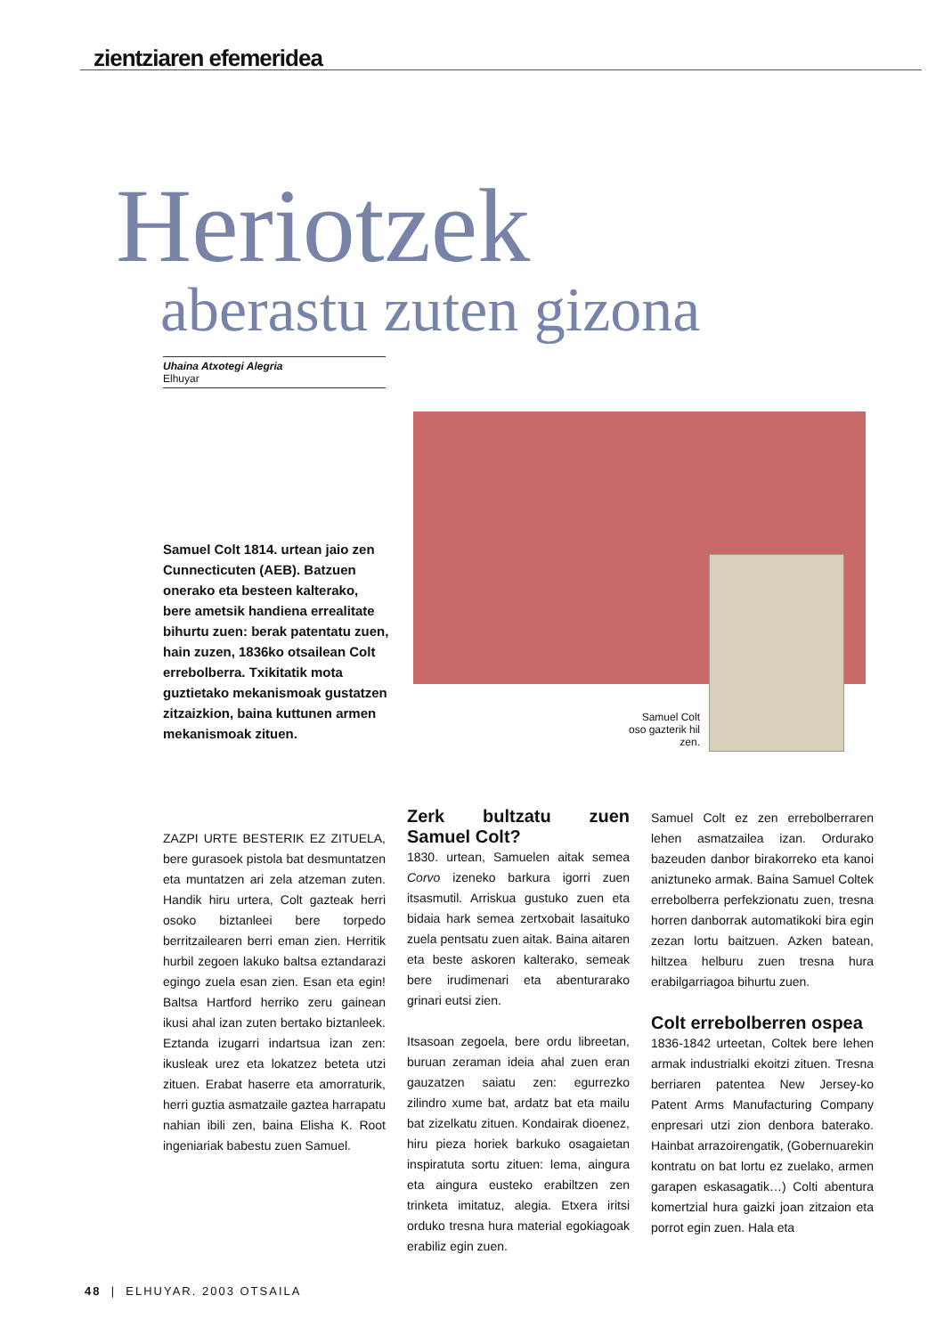zientziaren efemeridea
Heriotzek
aberastu zuten gizona
Uhaina Atxotegi Alegria
Elhuyar
Samuel Colt oso gazterik hil zen.
Samuel Colt 1814. urtean jaio zen Cunnecticuten (AEB). Batzuen onerako eta besteen kalterako, bere ametsik handiena errealitate bihurtu zuen: berak patentatu zuen, hain zuzen, 1836ko otsailean Colt errebolberra. Txikitatik mota guztietako mekanismoak gustatzen zitzaizkion, baina kuttunen armen mekanismoak zituen.
ZAZPI URTE BESTERIK EZ ZITUELA, bere gurasoek pistola bat desmuntatzen eta muntatzen ari zela atzeman zuten. Handik hiru urtera, Colt gazteak herri osoko biztanleei bere torpedo berritzailearen berri eman zien. Herritik hurbil zegoen lakuko baltsa eztandarazi egingo zuela esan zien. Esan eta egin! Baltsa Hartford herriko zeru gainean ikusi ahal izan zuten bertako biztanleek. Eztanda izugarri indartsua izan zen: ikusleak urez eta lokatzez beteta utzi zituen. Erabat haserre eta amorraturik, herri guztia asmatzaile gaztea harrapatu nahian ibili zen, baina Elisha K. Root ingeniariak babestu zuen Samuel.
Zerk bultzatu zuen Samuel Colt?
1830. urtean, Samuelen aitak semea Corvo izeneko barkura igorri zuen itsasmutil. Arriskua gustuko zuen eta bidaia hark semea zertxobait lasaituko zuela pentsatu zuen aitak. Baina aitaren eta beste askoren kalterako, semeak bere irudimenari eta abenturarako grinari eutsi zien.
Itsasoan zegoela, bere ordu libreetan, buruan zeraman ideia ahal zuen eran gauzatzen saiatu zen: egurrezko zilindro xume bat, ardatz bat eta mailu bat zizelkatu zituen. Kondairak dioenez, hiru pieza horiek barkuko osagaietan inspiratuta sortu zituen: lema, aingura eta aingura eusteko erabiltzen zen trinketa imitatuz, alegia. Etxera iritsi orduko tresna hura material egokiagoak erabiliz egin zuen.
Samuel Colt ez zen errebolberraren lehen asmatzailea izan. Ordurako bazeuden danbor birakorreko eta kanoi aniztuneko armak. Baina Samuel Coltek errebolberra perfekzionatu zuen, tresna horren danborrak automatikoki bira egin zezan lortu baitzuen. Azken batean, hiltzea helburu zuen tresna hura erabilgarriagoa bihurtu zuen.
Colt errebolberren ospea
1836-1842 urteetan, Coltek bere lehen armak industrialki ekoitzi zituen. Tresna berriaren patentea New Jersey-ko Patent Arms Manufacturing Company enpresari utzi zion denbora baterako. Hainbat arrazoirengatik, (Gobernuarekin kontratu on bat lortu ez zuelako, armen garapen eskasagatik…) Colti abentura komertzial hura gaizki joan zitzaion eta porrot egin zuen. Hala eta
48 | ELHUYAR. 2003 OTSAILA